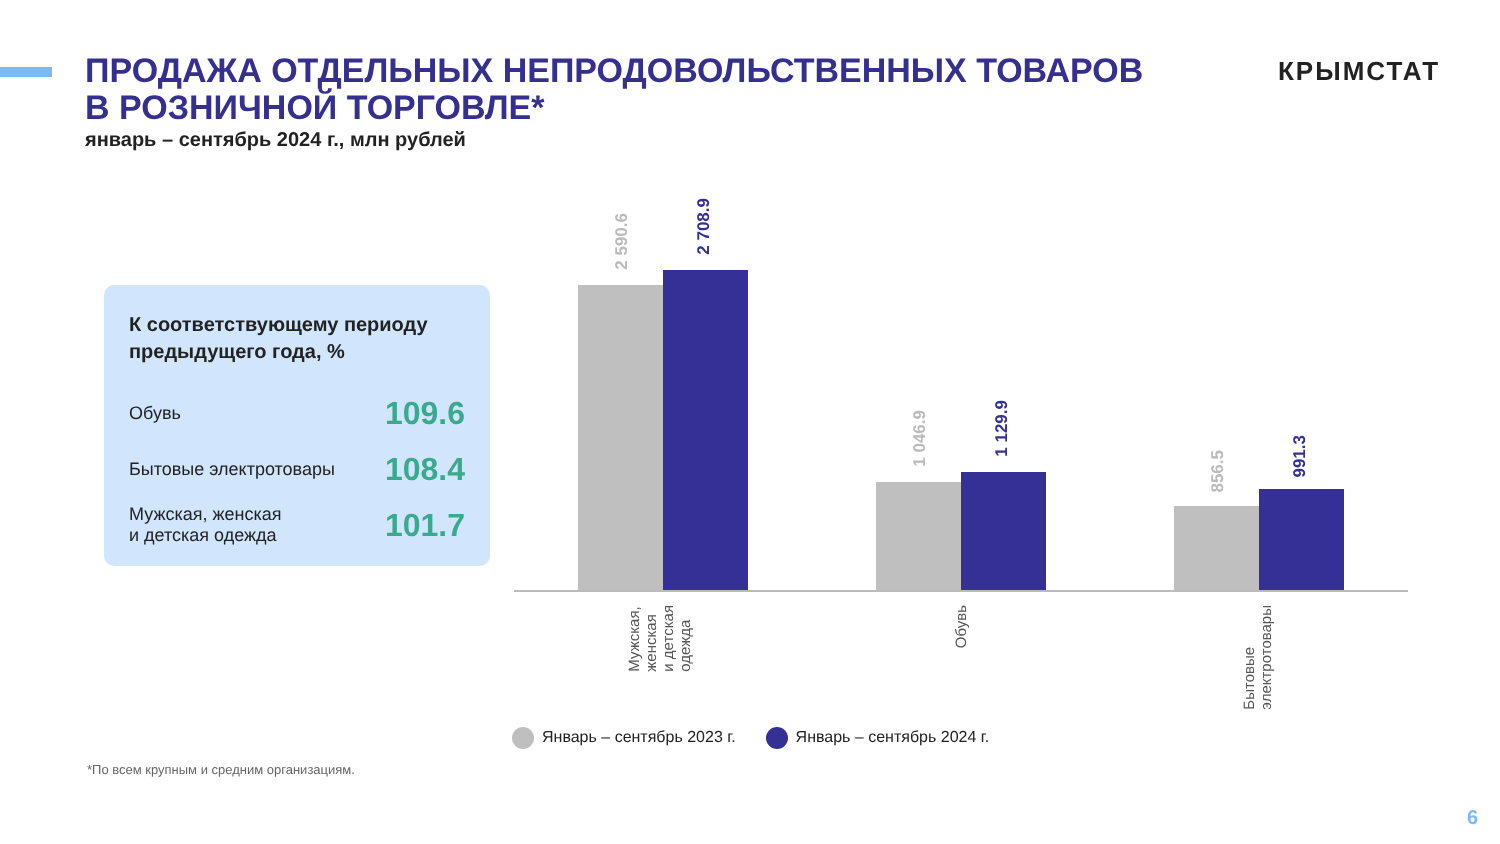ПРОДАЖА ОТДЕЛЬНЫХ НЕПРОДОВОЛЬСТВЕННЫХ ТОВАРОВ
В РОЗНИЧНОЙ ТОРГОВЛЕ*
январь – сентябрь 2024 г., млн рублей
КРЫМСТАТ
К соответствующему периоду предыдущего года, %
| Обувь | 109.6 |
| Бытовые электротовары | 108.4 |
| Мужская, женская и детская одежда | 101.7 |
2 590.6
2 708.9
1 046.9
1 129.9
856.5
991.3
Мужская,
женская
и детская
одежда
Обувь
Бытовые
электротовары
Январь – сентябрь 2023 г. Январь – сентябрь 2024 г.
*По всем крупным и средним организациям.
6